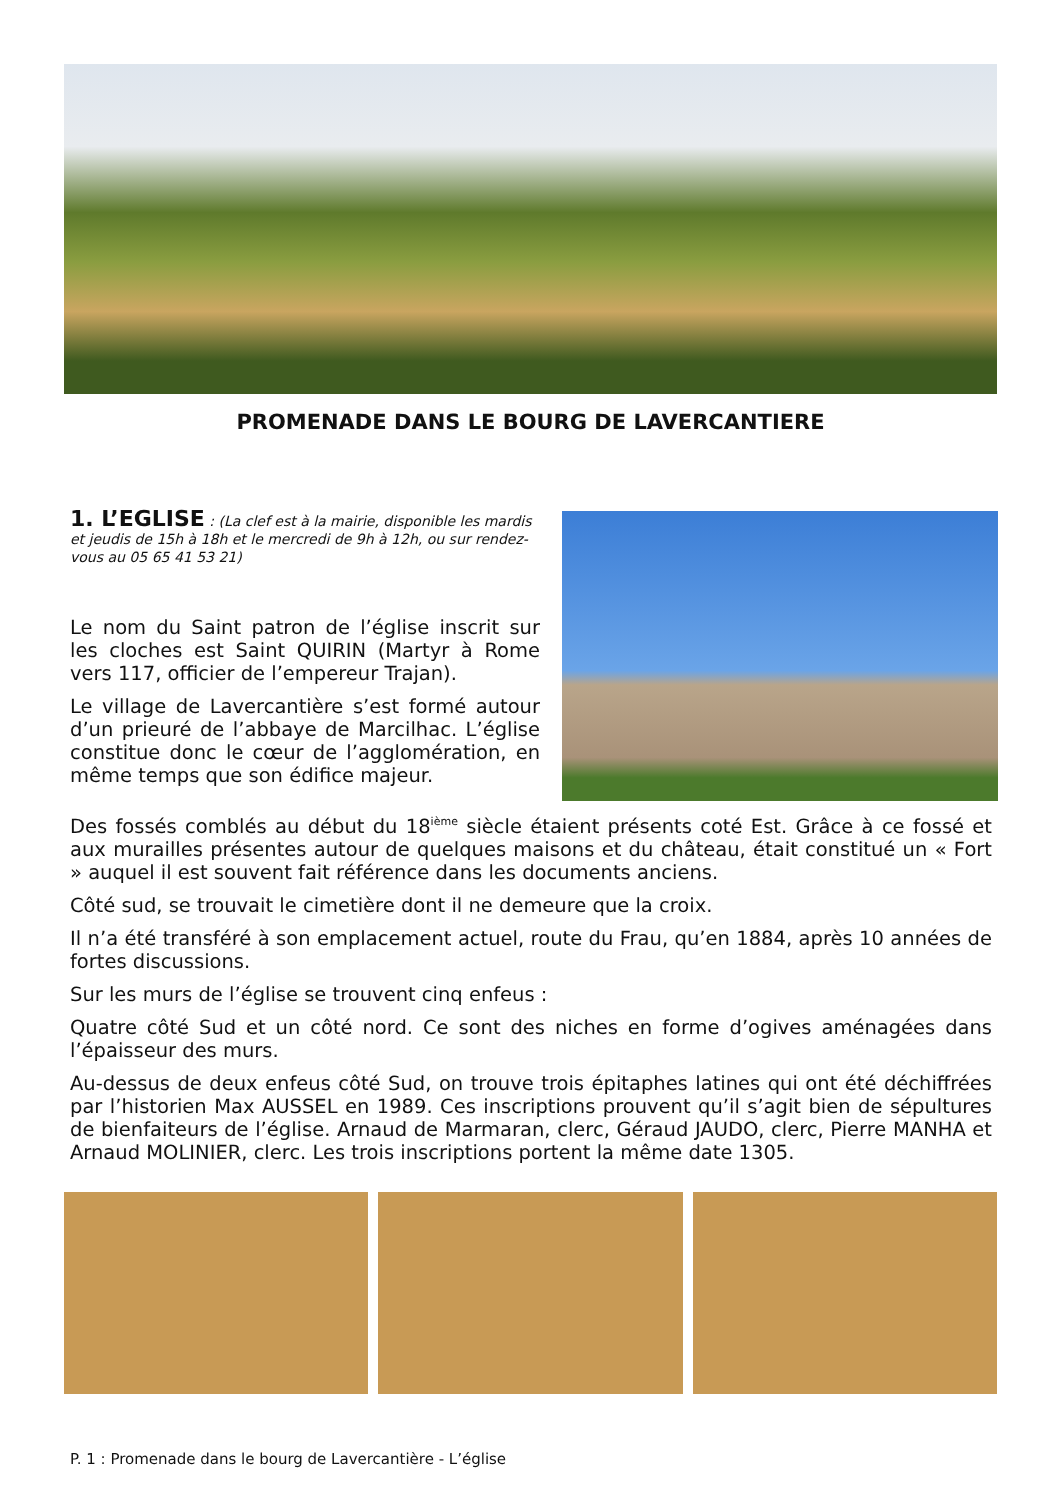PROMENADE DANS LE BOURG DE LAVERCANTIERE
1. L’EGLISE : (La clef est à la mairie, disponible les mardis et jeudis de 15h à 18h et le mercredi de 9h à 12h, ou sur rendez-vous au 05 65 41 53 21)
Le nom du Saint patron de l’église inscrit sur les cloches est Saint QUIRIN (Martyr à Rome vers 117, officier de l’empereur Trajan).
Le village de Lavercantière s’est formé autour d’un prieuré de l’abbaye de Marcilhac. L’église constitue donc le cœur de l’agglomération, en même temps que son édifice majeur.
Des fossés comblés au début du 18<sup>ième</sup> siècle étaient présents coté Est. Grâce à ce fossé et aux murailles présentes autour de quelques maisons et du château, était constitué un « Fort » auquel il est souvent fait référence dans les documents anciens.
Côté sud, se trouvait le cimetière dont il ne demeure que la croix.
Il n’a été transféré à son emplacement actuel, route du Frau, qu’en 1884, après 10 années de fortes discussions.
Sur les murs de l’église se trouvent cinq enfeus :
Quatre côté Sud et un côté nord. Ce sont des niches en forme d’ogives aménagées dans l’épaisseur des murs.
Au-dessus de deux enfeus côté Sud, on trouve trois épitaphes latines qui ont été déchiffrées par l’historien Max AUSSEL en 1989. Ces inscriptions prouvent qu’il s’agit bien de sépultures de bienfaiteurs de l’église. Arnaud de Marmaran, clerc, Géraud JAUDO, clerc, Pierre MANHA et Arnaud MOLINIER, clerc. Les trois inscriptions portent la même date 1305.
P. 1 : Promenade dans le bourg de Lavercantière - L’église